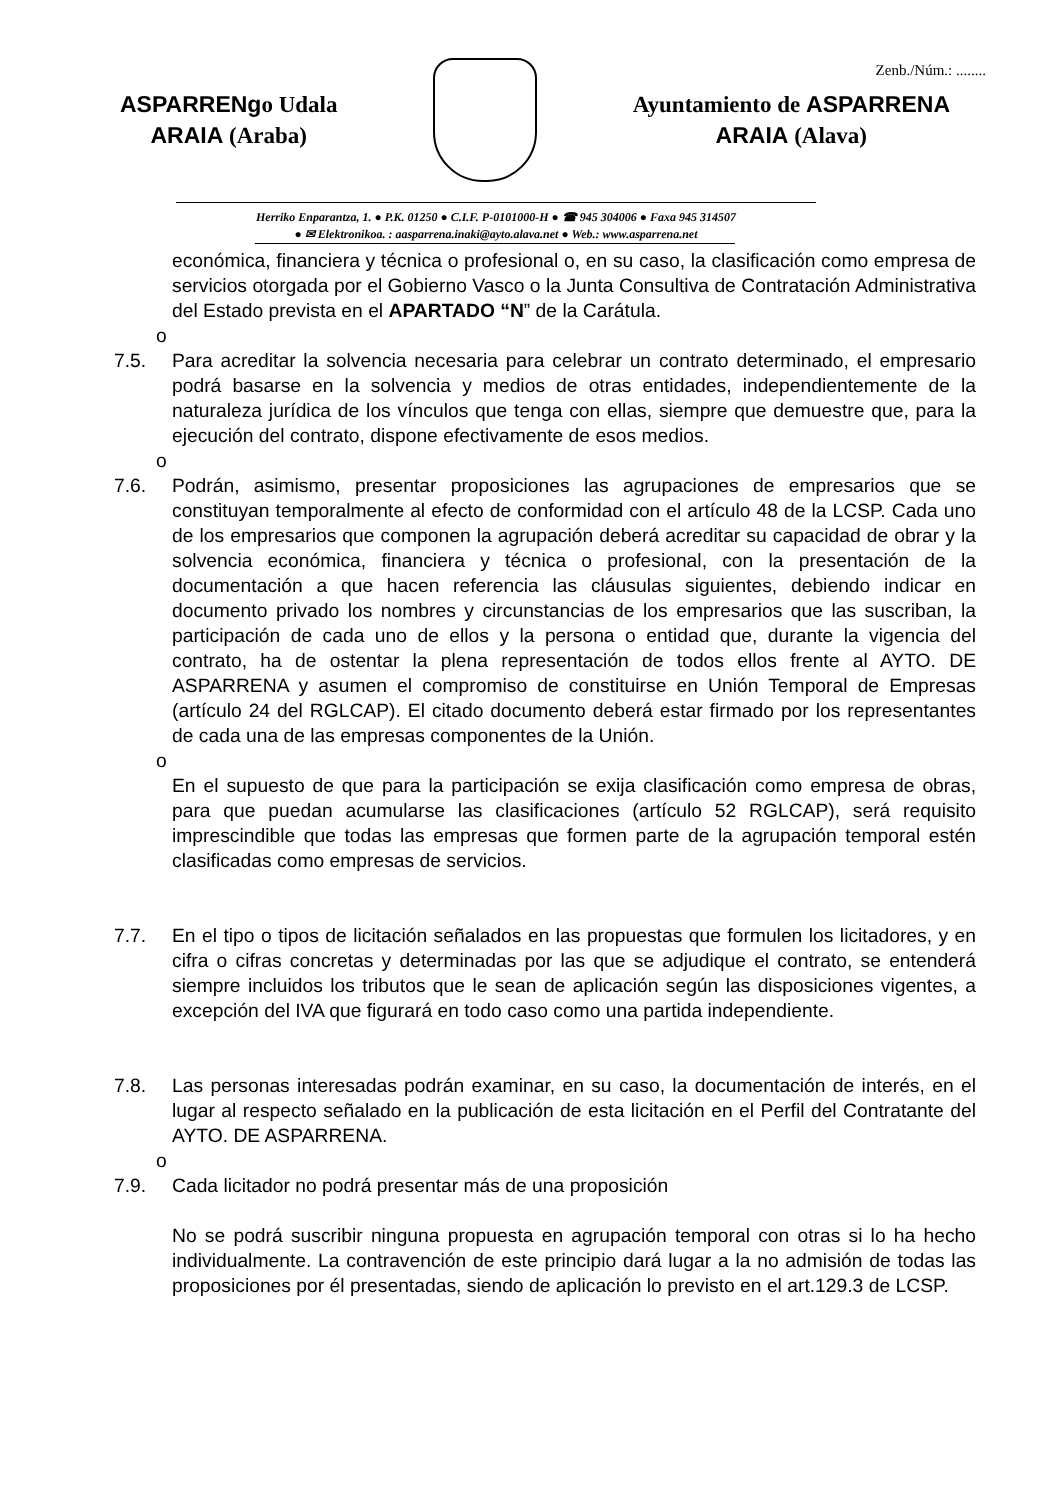Zenb./Núm.: ........
ASPARRENgo Udala
ARAIA (Araba)
Ayuntamiento de ASPARRENA
ARAIA (Alava)
Herriko Enparantza, 1. ● P.K. 01250 ● C.I.F. P-0101000-H ● ☎ 945 304006 ● Faxa 945 314507
● ✉ Elektronikoa. : aasparrena.inaki@ayto.alava.net ● Web.: www.asparrena.net
económica, financiera y técnica o profesional o, en su caso, la clasificación como empresa de servicios otorgada por el Gobierno Vasco o la Junta Consultiva de Contratación Administrativa del Estado prevista en el APARTADO “N” de la Carátula.
o
7.5. Para acreditar la solvencia necesaria para celebrar un contrato determinado, el empresario podrá basarse en la solvencia y medios de otras entidades, independientemente de la naturaleza jurídica de los vínculos que tenga con ellas, siempre que demuestre que, para la ejecución del contrato, dispone efectivamente de esos medios.
o
7.6. Podrán, asimismo, presentar proposiciones las agrupaciones de empresarios que se constituyan temporalmente al efecto de conformidad con el artículo 48 de la LCSP. Cada uno de los empresarios que componen la agrupación deberá acreditar su capacidad de obrar y la solvencia económica, financiera y técnica o profesional, con la presentación de la documentación a que hacen referencia las cláusulas siguientes, debiendo indicar en documento privado los nombres y circunstancias de los empresarios que las suscriban, la participación de cada uno de ellos y la persona o entidad que, durante la vigencia del contrato, ha de ostentar la plena representación de todos ellos frente al AYTO. DE ASPARRENA y asumen el compromiso de constituirse en Unión Temporal de Empresas (artículo 24 del RGLCAP). El citado documento deberá estar firmado por los representantes de cada una de las empresas componentes de la Unión.
o
En el supuesto de que para la participación se exija clasificación como empresa de obras, para que puedan acumularse las clasificaciones (artículo 52 RGLCAP), será requisito imprescindible que todas las empresas que formen parte de la agrupación temporal estén clasificadas como empresas de servicios.
7.7. En el tipo o tipos de licitación señalados en las propuestas que formulen los licitadores, y en cifra o cifras concretas y determinadas por las que se adjudique el contrato, se entenderá siempre incluidos los tributos que le sean de aplicación según las disposiciones vigentes, a excepción del IVA que figurará en todo caso como una partida independiente.
7.8. Las personas interesadas podrán examinar, en su caso, la documentación de interés, en el lugar al respecto señalado en la publicación de esta licitación en el Perfil del Contratante del AYTO. DE ASPARRENA.
o
7.9. Cada licitador no podrá presentar más de una proposición
No se podrá suscribir ninguna propuesta en agrupación temporal con otras si lo ha hecho individualmente. La contravención de este principio dará lugar a la no admisión de todas las proposiciones por él presentadas, siendo de aplicación lo previsto en el art.129.3 de LCSP.